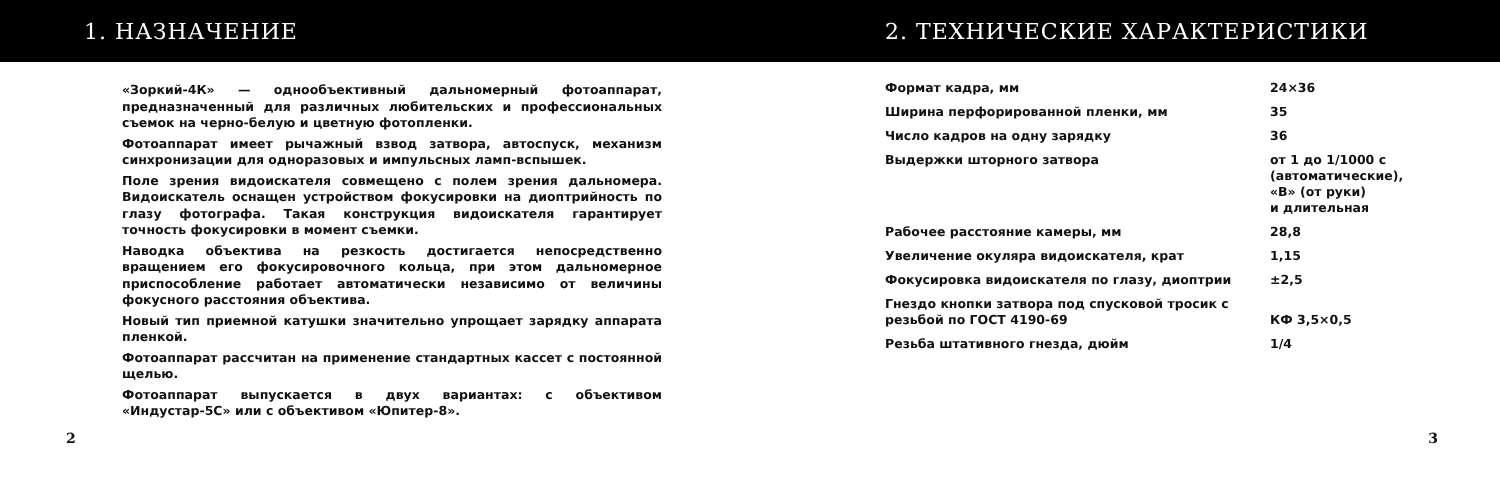1. НАЗНАЧЕНИЕ
«Зоркий-4К» — однообъективный дальномерный фотоаппарат, предназначенный для различных любительских и профессиональных съемок на черно-белую и цветную фотопленки.
Фотоаппарат имеет рычажный взвод затвора, автоспуск, механизм синхронизации для одноразовых и импульсных ламп-вспышек.
Поле зрения видоискателя совмещено с полем зрения дальномера. Видоискатель оснащен устройством фокусировки на диоптрийность по глазу фотографа. Такая конструкция видоискателя гарантирует точность фокусировки в момент съемки.
Наводка объектива на резкость достигается непосредственно вращением его фокусировочного кольца, при этом дальномерное приспособление работает автоматически независимо от величины фокусного расстояния объектива.
Новый тип приемной катушки значительно упрощает зарядку аппарата пленкой.
Фотоаппарат рассчитан на применение стандартных кассет с постоянной щелью.
Фотоаппарат выпускается в двух вариантах: с объективом «Индустар-5С» или с объективом «Юпитер-8».
2
2. ТЕХНИЧЕСКИЕ ХАРАКТЕРИСТИКИ
| Формат кадра, мм | 24×36 |
| Ширина перфорированной пленки, мм | 35 |
| Число кадров на одну зарядку | 36 |
| Выдержки шторного затвора | от 1 до 1/1000 с (автоматические), «В» (от руки) и длительная |
| Рабочее расстояние камеры, мм | 28,8 |
| Увеличение окуляра видоискателя, крат | 1,15 |
| Фокусировка видоискателя по глазу, диоптрии | ±2,5 |
| Гнездо кнопки затвора под спусковой тросик с резьбой по ГОСТ 4190-69 | КФ 3,5×0,5 |
| Резьба штативного гнезда, дюйм | 1/4 |
3